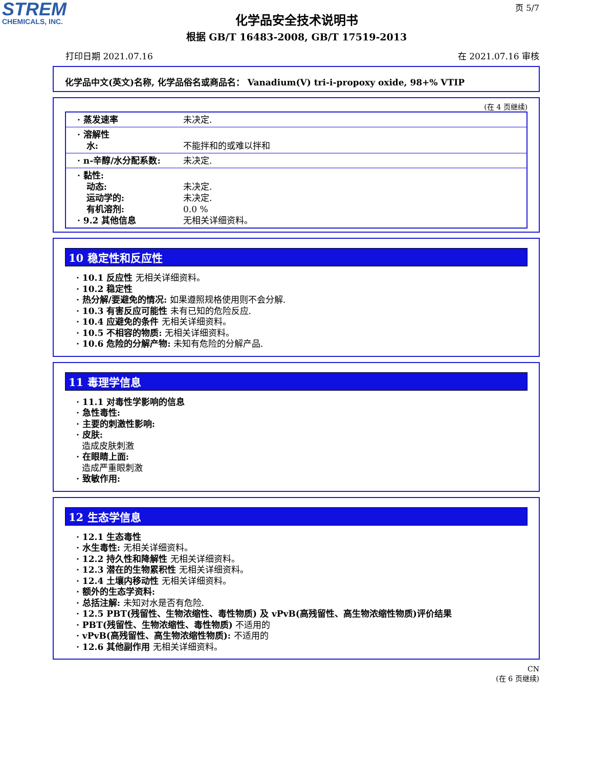STREM
CHEMICALS, INC.
页 5/7
化学品安全技术说明书
根据 GB/T 16483-2008, GB/T 17519-2013
打印日期 2021.07.16 在 2021.07.16 审核
化学品中文(英文)名称, 化学品俗名或商品名： Vanadium(V) tri-i-propoxy oxide, 98+% VTIP
(在 4 页继续)
| · 蒸发速率 | 未决定. |
| · 溶解性 水: | 不能拌和的或难以拌和 |
| · n-辛醇/水分配系数: | 未决定. |
| · 黏性: 动态: 运动学的: 有机溶剂: · 9.2 其他信息 | 未决定. 未决定. 0.0 % 无相关详细资料。 |
10 稳定性和反应性
· 10.1 反应性 无相关详细资料。
· 10.2 稳定性
· 热分解/要避免的情况: 如果遵照规格使用则不会分解.
· 10.3 有害反应可能性 未有已知的危险反应.
· 10.4 应避免的条件 无相关详细资料。
· 10.5 不相容的物质: 无相关详细资料。
· 10.6 危险的分解产物: 未知有危险的分解产品.
11 毒理学信息
· 11.1 对毒性学影响的信息
· 急性毒性:
· 主要的刺激性影响:
· 皮肤:
造成皮肤刺激
· 在眼睛上面:
造成严重眼刺激
· 致敏作用:
12 生态学信息
· 12.1 生态毒性
· 水生毒性: 无相关详细资料。
· 12.2 持久性和降解性 无相关详细资料。
· 12.3 潜在的生物累积性 无相关详细资料。
· 12.4 土壤内移动性 无相关详细资料。
· 额外的生态学资料:
· 总括注解: 未知对水是否有危险.
· 12.5 PBT(残留性、生物浓缩性、毒性物质) 及 vPvB(高残留性、高生物浓缩性物质)评价结果
· PBT(残留性、生物浓缩性、毒性物质) 不适用的
· vPvB(高残留性、高生物浓缩性物质): 不适用的
· 12.6 其他副作用 无相关详细资料。
CN
(在 6 页继续)